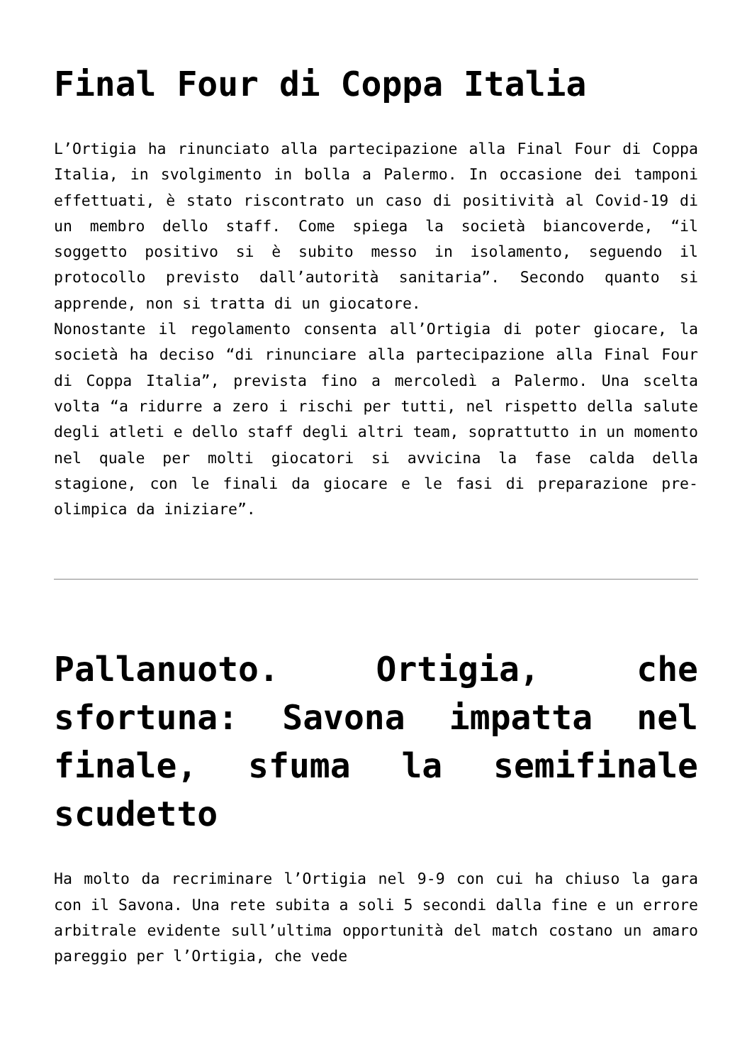Final Four di Coppa Italia
L’Ortigia ha rinunciato alla partecipazione alla Final Four di Coppa Italia, in svolgimento in bolla a Palermo. In occasione dei tamponi effettuati, è stato riscontrato un caso di positività al Covid-19 di un membro dello staff. Come spiega la società biancoverde, “il soggetto positivo si è subito messo in isolamento, seguendo il protocollo previsto dall’autorità sanitaria”. Secondo quanto si apprende, non si tratta di un giocatore.
Nonostante il regolamento consenta all’Ortigia di poter giocare, la società ha deciso “di rinunciare alla partecipazione alla Final Four di Coppa Italia”, prevista fino a mercoledì a Palermo. Una scelta volta “a ridurre a zero i rischi per tutti, nel rispetto della salute degli atleti e dello staff degli altri team, soprattutto in un momento nel quale per molti giocatori si avvicina la fase calda della stagione, con le finali da giocare e le fasi di preparazione pre-olimpica da iniziare”.
Pallanuoto. Ortigia, che sfortuna: Savona impatta nel finale, sfuma la semifinale scudetto
Ha molto da recriminare l’Ortigia nel 9-9 con cui ha chiuso la gara con il Savona. Una rete subita a soli 5 secondi dalla fine e un errore arbitrale evidente sull’ultima opportunità del match costano un amaro pareggio per l’Ortigia, che vede